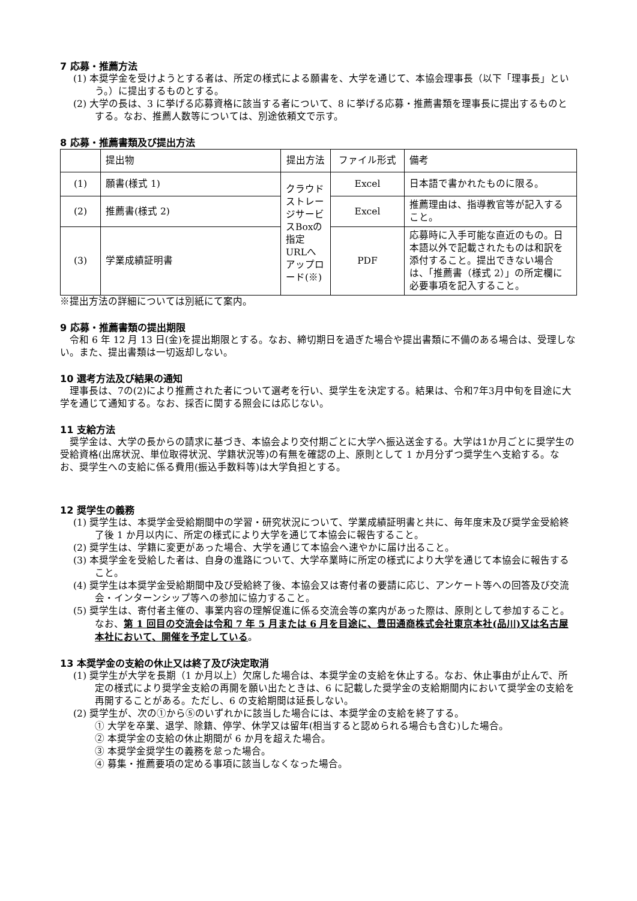7 応募・推薦方法
(1) 本奨学金を受けようとする者は、所定の様式による願書を、大学を通じて、本協会理事長（以下「理事長」という。）に提出するものとする。
(2) 大学の長は、3 に挙げる応募資格に該当する者について、8 に挙げる応募・推薦書類を理事長に提出するものとする。なお、推薦人数等については、別途依頼文で示す。
8 応募・推薦書類及び提出方法
| | 提出物 | 提出方法 | ファイル形式 | 備考 |
| (1) | 願書(様式 1) | クラウドストレージサービスBoxの指定URLへアップロード(※) | Excel | 日本語で書かれたものに限る。 |
| (2) | 推薦書(様式 2) | | Excel | 推薦理由は、指導教官等が記入すること。 |
| (3) | 学業成績証明書 | | PDF | 応募時に入手可能な直近のもの。日本語以外で記載されたものは和訳を添付すること。提出できない場合は、「推薦書（様式 2）」の所定欄に必要事項を記入すること。 |
※提出方法の詳細については別紙にて案内。
9 応募・推薦書類の提出期限
　令和 6 年 12 月 13 日(金)を提出期限とする。なお、締切期日を過ぎた場合や提出書類に不備のある場合は、受理しない。また、提出書類は一切返却しない。
10 選考方法及び結果の通知
　理事長は、7の(2)により推薦された者について選考を行い、奨学生を決定する。結果は、令和7年3月中旬を目途に大学を通じて通知する。なお、採否に関する照会には応じない。
11 支給方法
　奨学金は、大学の長からの請求に基づき、本協会より交付期ごとに大学へ振込送金する。大学は1か月ごとに奨学生の受給資格(出席状況、単位取得状況、学籍状況等)の有無を確認の上、原則として 1 か月分ずつ奨学生へ支給する。なお、奨学生への支給に係る費用(振込手数料等)は大学負担とする。
12 奨学生の義務
(1) 奨学生は、本奨学金受給期間中の学習・研究状況について、学業成績証明書と共に、毎年度末及び奨学金受給終了後 1 か月以内に、所定の様式により大学を通じて本協会に報告すること。
(2) 奨学生は、学籍に変更があった場合、大学を通じて本協会へ速やかに届け出ること。
(3) 本奨学金を受給した者は、自身の進路について、大学卒業時に所定の様式により大学を通じて本協会に報告すること。
(4) 奨学生は本奨学金受給期間中及び受給終了後、本協会又は寄付者の要請に応じ、アンケート等への回答及び交流会・インターンシップ等への参加に協力すること。
(5) 奨学生は、寄付者主催の、事業内容の理解促進に係る交流会等の案内があった際は、原則として参加すること。なお、第 1 回目の交流会は令和 7 年 5 月または 6 月を目途に、豊田通商株式会社東京本社(品川)又は名古屋本社において、開催を予定している。
13 本奨学金の支給の休止又は終了及び決定取消
(1) 奨学生が大学を長期（1 か月以上）欠席した場合は、本奨学金の支給を休止する。なお、休止事由が止んで、所定の様式により奨学金支給の再開を願い出たときは、6 に記載した奨学金の支給期間内において奨学金の支給を再開することがある。ただし、6 の支給期間は延長しない。
(2) 奨学生が、次の①から⑤のいずれかに該当した場合には、本奨学金の支給を終了する。
① 大学を卒業、退学、除籍、停学、休学又は留年(相当すると認められる場合も含む)した場合。
② 本奨学金の支給の休止期間が 6 か月を超えた場合。
③ 本奨学金奨学生の義務を怠った場合。
④ 募集・推薦要項の定める事項に該当しなくなった場合。